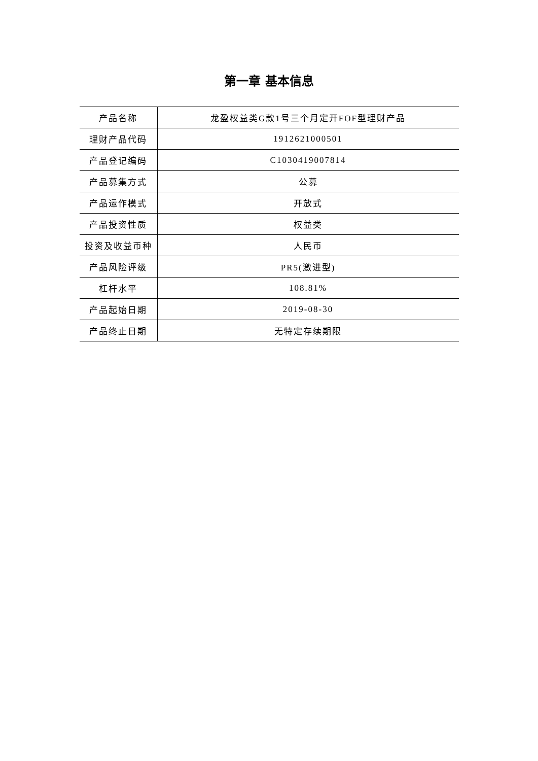第一章 基本信息
| 产品名称 | 龙盈权益类G款1号三个月定开FOF型理财产品 |
| 理财产品代码 | 1912621000501 |
| 产品登记编码 | C1030419007814 |
| 产品募集方式 | 公募 |
| 产品运作模式 | 开放式 |
| 产品投资性质 | 权益类 |
| 投资及收益币种 | 人民币 |
| 产品风险评级 | PR5(激进型) |
| 杠杆水平 | 108.81% |
| 产品起始日期 | 2019-08-30 |
| 产品终止日期 | 无特定存续期限 |